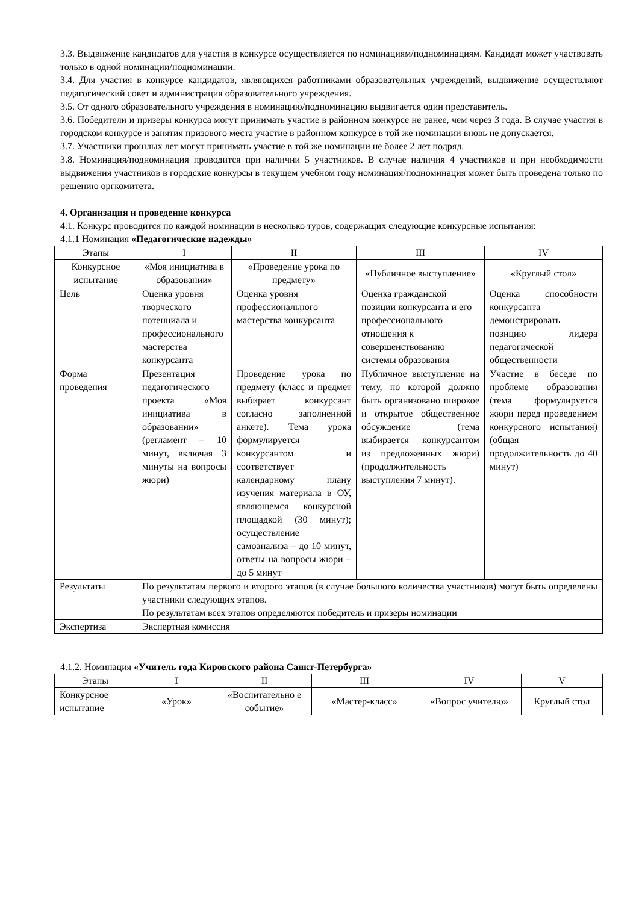3.3. Выдвижение кандидатов для участия в конкурсе осуществляется по номинациям/подноминациям. Кандидат может участвовать только в одной номинации/подноминации.
3.4. Для участия в конкурсе кандидатов, являющихся работниками образовательных учреждений, выдвижение осуществляют педагогический совет и администрация образовательного учреждения.
3.5. От одного образовательного учреждения в номинацию/подноминацию выдвигается один представитель.
3.6. Победители и призеры конкурса могут принимать участие в районном конкурсе не ранее, чем через 3 года. В случае участия в городском конкурсе и занятия призового места участие в районном конкурсе в той же номинации вновь не допускается.
3.7. Участники прошлых лет могут принимать участие в той же номинации не более 2 лет подряд.
3.8. Номинация/подноминация проводится при наличии 5 участников. В случае наличия 4 участников и при необходимости выдвижения участников в городские конкурсы в текущем учебном году номинация/подноминация может быть проведена только по решению оргкомитета.
4. Организация и проведение конкурса
4.1. Конкурс проводится по каждой номинации в несколько туров, содержащих следующие конкурсные испытания:
4.1.1 Номинация «Педагогические надежды»
| Этапы | I | II | III | IV |
| Конкурсное испытание | «Моя инициатива в образовании» | «Проведение урока по предмету» | «Публичное выступление» | «Круглый стол» |
| Цель | Оценка уровня творческого потенциала и профессионального мастерства конкурсанта | Оценка уровня профессионального мастерства конкурсанта | Оценка гражданской позиции конкурсанта и его профессионального отношения к совершенствованию системы образования | Оценка способности конкурсанта демонстрировать позицию лидера педагогической общественности |
| Форма проведения | Презентация педагогического проекта «Моя инициатива в образовании» (регламент – 10 минут, включая 3 минуты на вопросы жюри) | Проведение урока по предмету (класс и предмет выбирает конкурсант согласно заполненной анкете). Тема урока формулируется конкурсантом и соответствует календарному плану изучения материала в ОУ, являющемся конкурсной площадкой (30 минут); осуществление самоанализа – до 10 минут, ответы на вопросы жюри – до 5 минут | Публичное выступление на тему, по которой должно быть организовано широкое и открытое общественное обсуждение (тема выбирается конкурсантом из предложенных жюри) (продолжительность выступления 7 минут). | Участие в беседе по проблеме образования (тема формулируется жюри перед проведением конкурсного испытания) (общая продолжительность до 40 минут) |
| Результаты | По результатам первого и второго этапов (в случае большого количества участников) могут быть определены участники следующих этапов. По результатам всех этапов определяются победитель и призеры номинации | | | |
| Экспертиза | Экспертная комиссия | | | |
4.1.2. Номинация «Учитель года Кировского района Санкт-Петербурга»
| Этапы | I | II | III | IV | V |
| Конкурсное испытание | «Урок» | «Воспитательно е событие» | «Мастер-класс» | «Вопрос учителю» | Круглый стол |